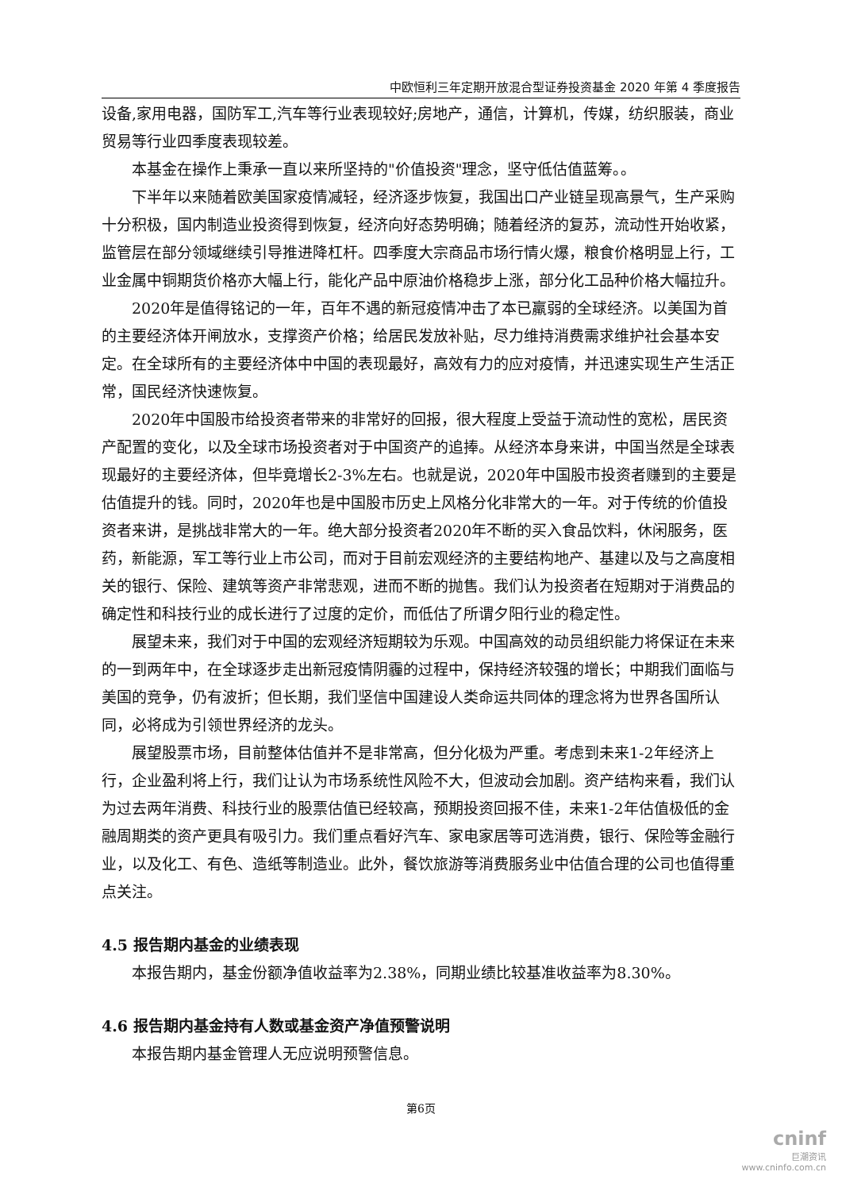中欧恒利三年定期开放混合型证券投资基金 2020 年第 4 季度报告
设备,家用电器，国防军工,汽车等行业表现较好;房地产，通信，计算机，传媒，纺织服装，商业贸易等行业四季度表现较差。
本基金在操作上秉承一直以来所坚持的"价值投资"理念，坚守低估值蓝筹。。
下半年以来随着欧美国家疫情减轻，经济逐步恢复，我国出口产业链呈现高景气，生产采购十分积极，国内制造业投资得到恢复，经济向好态势明确；随着经济的复苏，流动性开始收紧，监管层在部分领域继续引导推进降杠杆。四季度大宗商品市场行情火爆，粮食价格明显上行，工业金属中铜期货价格亦大幅上行，能化产品中原油价格稳步上涨，部分化工品种价格大幅拉升。
2020年是值得铭记的一年，百年不遇的新冠疫情冲击了本已羸弱的全球经济。以美国为首的主要经济体开闸放水，支撑资产价格；给居民发放补贴，尽力维持消费需求维护社会基本安定。在全球所有的主要经济体中中国的表现最好，高效有力的应对疫情，并迅速实现生产生活正常，国民经济快速恢复。
2020年中国股市给投资者带来的非常好的回报，很大程度上受益于流动性的宽松，居民资产配置的变化，以及全球市场投资者对于中国资产的追捧。从经济本身来讲，中国当然是全球表现最好的主要经济体，但毕竟增长2-3%左右。也就是说，2020年中国股市投资者赚到的主要是估值提升的钱。同时，2020年也是中国股市历史上风格分化非常大的一年。对于传统的价值投资者来讲，是挑战非常大的一年。绝大部分投资者2020年不断的买入食品饮料，休闲服务，医药，新能源，军工等行业上市公司，而对于目前宏观经济的主要结构地产、基建以及与之高度相关的银行、保险、建筑等资产非常悲观，进而不断的抛售。我们认为投资者在短期对于消费品的确定性和科技行业的成长进行了过度的定价，而低估了所谓夕阳行业的稳定性。
展望未来，我们对于中国的宏观经济短期较为乐观。中国高效的动员组织能力将保证在未来的一到两年中，在全球逐步走出新冠疫情阴霾的过程中，保持经济较强的增长；中期我们面临与美国的竞争，仍有波折；但长期，我们坚信中国建设人类命运共同体的理念将为世界各国所认同，必将成为引领世界经济的龙头。
展望股票市场，目前整体估值并不是非常高，但分化极为严重。考虑到未来1-2年经济上行，企业盈利将上行，我们让认为市场系统性风险不大，但波动会加剧。资产结构来看，我们认为过去两年消费、科技行业的股票估值已经较高，预期投资回报不佳，未来1-2年估值极低的金融周期类的资产更具有吸引力。我们重点看好汽车、家电家居等可选消费，银行、保险等金融行业，以及化工、有色、造纸等制造业。此外，餐饮旅游等消费服务业中估值合理的公司也值得重点关注。
4.5 报告期内基金的业绩表现
本报告期内，基金份额净值收益率为2.38%，同期业绩比较基准收益率为8.30%。
4.6 报告期内基金持有人数或基金资产净值预警说明
本报告期内基金管理人无应说明预警信息。
第6页
cninf
巨潮资讯
www.cninfo.com.cn